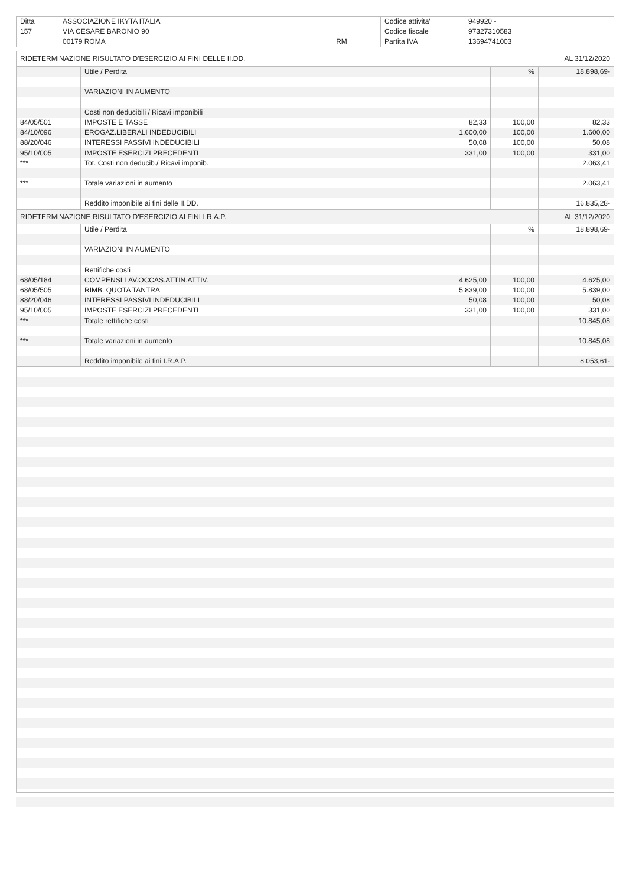| Ditta | ASSOCIAZIONE IKYTA ITALIA | | Codice attivita' | 949920 - |
| 157 | VIA CESARE BARONIO 90 | | Codice fiscale | 97327310583 |
| | 00179 ROMA | RM | Partita IVA | 13694741003 |
| RIDETERMINAZIONE RISULTATO D'ESERCIZIO AI FINI DELLE II.DD. | AL 31/12/2020 |
| | Utile / Perdita | | % | 18.898,69- |
| | VARIAZIONI IN AUMENTO | | | |
| | Costi non deducibili / Ricavi imponibili | | | |
| 84/05/501 | IMPOSTE E TASSE | 82,33 | 100,00 | 82,33 |
| 84/10/096 | EROGAZ.LIBERALI INDEDUCIBILI | 1.600,00 | 100,00 | 1.600,00 |
| 88/20/046 | INTERESSI PASSIVI INDEDUCIBILI | 50,08 | 100,00 | 50,08 |
| 95/10/005 | IMPOSTE ESERCIZI PRECEDENTI | 331,00 | 100,00 | 331,00 |
| *** | Tot. Costi non deducib./ Ricavi imponib. | | | 2.063,41 |
| *** | Totale variazioni in aumento | | | 2.063,41 |
| | Reddito imponibile ai fini delle II.DD. | | | 16.835,28- |
| RIDETERMINAZIONE RISULTATO D'ESERCIZIO AI FINI I.R.A.P. | | | | AL 31/12/2020 |
| | Utile / Perdita | | % | 18.898,69- |
| | VARIAZIONI IN AUMENTO | | | |
| | Rettifiche costi | | | |
| 68/05/184 | COMPENSI LAV.OCCAS.ATTIN.ATTIV. | 4.625,00 | 100,00 | 4.625,00 |
| 68/05/505 | RIMB. QUOTA TANTRA | 5.839,00 | 100,00 | 5.839,00 |
| 88/20/046 | INTERESSI PASSIVI INDEDUCIBILI | 50,08 | 100,00 | 50,08 |
| 95/10/005 | IMPOSTE ESERCIZI PRECEDENTI | 331,00 | 100,00 | 331,00 |
| *** | Totale rettifiche costi | | | 10.845,08 |
| *** | Totale variazioni in aumento | | | 10.845,08 |
| | Reddito imponibile ai fini I.R.A.P. | | | 8.053,61- |